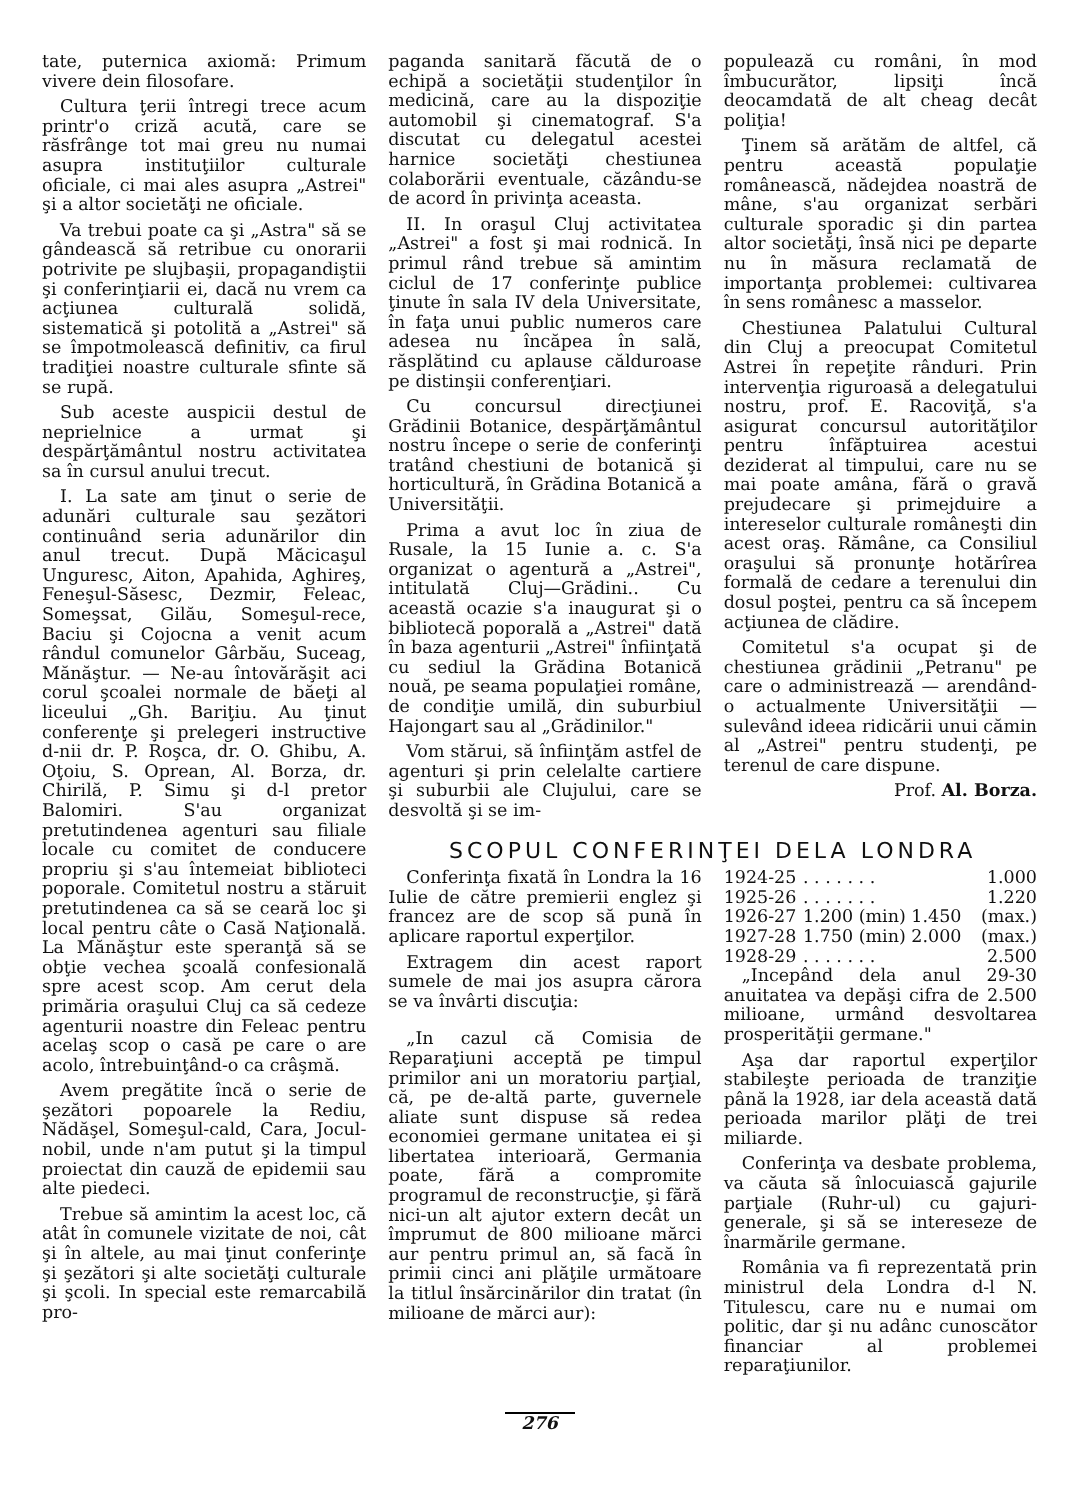tate, puternica axiomă: Primum vivere dein filosofare.
Cultura ţerii întregi trece acum printr'o criză acută, care se răsfrânge tot mai greu nu numai asupra instituţiilor culturale oficiale, ci mai ales asupra „Astrei" şi a altor societăţi ne oficiale.
Va trebui poate ca şi „Astra" să se gândească să retribue cu onorarii potrivite pe slujbaşii, propagandiştii şi conferinţiarii ei, dacă nu vrem ca acţiunea culturală solidă, sistematică şi potolită a „Astrei" să se împotmolească definitiv, ca firul tradiţiei noastre culturale sfinte să se rupă.
Sub aceste auspicii destul de neprielnice a urmat şi despărţământul nostru activitatea sa în cursul anului trecut.
I. La sate am ţinut o serie de adunări culturale sau şezători continuând seria adunărilor din anul trecut. După Măcicaşul Unguresc, Aiton, Apahida, Aghireş, Feneşul-Săsesc, Dezmir, Feleac, Someşsat, Gilău, Someşul-rece, Baciu şi Cojocna a venit acum rândul comunelor Gârbău, Suceag, Mănăştur. — Ne-au întovărăşit aci corul şcoalei normale de băeţi al liceului „Gh. Bariţiu. Au ţinut conferenţe şi prelegeri instructive d-nii dr. P. Roşca, dr. O. Ghibu, A. Oţoiu, S. Oprean, Al. Borza, dr. Chirilă, P. Simu şi d-l pretor Balomiri. S'au organizat pretutindenea agenturi sau filiale locale cu comitet de conducere propriu şi s'au întemeiat biblioteci poporale. Comitetul nostru a stăruit pretutindenea ca să se ceară loc şi local pentru câte o Casă Naţională. La Mănăştur este speranţă să se obţie vechea şcoală confesională spre acest scop. Am cerut dela primăria oraşului Cluj ca să cedeze agenturii noastre din Feleac pentru acelaş scop o casă pe care o are acolo, întrebuinţând-o ca crâşmă.
Avem pregătite încă o serie de şezători popoarele la Rediu, Nădăşel, Someşul-cald, Cara, Jocul-nobil, unde n'am putut şi la timpul proiectat din cauză de epidemii sau alte piedeci.
Trebue să amintim la acest loc, că atât în comunele vizitate de noi, cât şi în altele, au mai ţinut conferinţe şi şezători şi alte societăţi culturale şi şcoli. In special este remarcabilă pro-
paganda sanitară făcută de o echipă a societăţii studenţilor în medicină, care au la dispoziţie automobil şi cinematograf. S'a discutat cu delegatul acestei harnice societăţi chestiunea colaborării eventuale, căzându-se de acord în privinţa aceasta.
II. In oraşul Cluj activitatea „Astrei" a fost şi mai rodnică. In primul rând trebue să amintim ciclul de 17 conferinţe publice ţinute în sala IV dela Universitate, în faţa unui public numeros care adesea nu încăpea în sală, răsplătind cu aplause călduroase pe distinşii conferenţiari.
Cu concursul direcţiunei Grădinii Botanice, despărţământul nostru începe o serie de conferinţi tratând chestiuni de botanică şi horticultură, în Grădina Botanică a Universităţii.
Prima a avut loc în ziua de Rusale, la 15 Iunie a. c. S'a organizat o agentură a „Astrei", intitulată Cluj—Grădini.. Cu această ocazie s'a inaugurat şi o bibliotecă poporală a „Astrei" dată în baza agenturii „Astrei" înfiinţată cu sediul la Grădina Botanică nouă, pe seama populaţiei române, de condiţie umilă, din suburbiul Hajongart sau al „Grădinilor."
Vom stărui, să înfiinţăm astfel de agenturi şi prin celelalte cartiere şi suburbii ale Clujului, care se desvoltă şi se im-
populează cu români, în mod îmbucurător, lipsiţi încă deocamdată de alt cheag decât poliţia!
Ţinem să arătăm de altfel, că pentru această populaţie românească, nădejdea noastră de mâne, s'au organizat serbări culturale sporadic şi din partea altor societăţi, însă nici pe departe nu în măsura reclamată de importanţa problemei: cultivarea în sens românesc a masselor.
Chestiunea Palatului Cultural din Cluj a preocupat Comitetul Astrei în repeţite rânduri. Prin intervenţia riguroasă a delegatului nostru, prof. E. Racoviţă, s'a asigurat concursul autorităţilor pentru înfăptuirea acestui deziderat al timpului, care nu se mai poate amâna, fără o gravă prejudecare şi primejduire a intereselor culturale româneşti din acest oraş. Rămâne, ca Consiliul oraşului să pronunţe hotărîrea formală de cedare a terenului din dosul poştei, pentru ca să începem acţiunea de clădire.
Comitetul s'a ocupat şi de chestiunea grădinii „Petranu" pe care o administrează — arendând-o actualmente Universităţii — sulevând ideea ridicării unui cămin al „Astrei" pentru studenţi, pe terenul de care dispune.
Prof. Al. Borza.
SCOPUL CONFERINŢEI DELA LONDRA
Conferinţa fixată în Londra la 16 Iulie de către premierii englez şi francez are de scop să pună în aplicare raportul experţilor.
Extragem din acest raport sumele de mai jos asupra cărora se va învârti discuţia:
„In cazul că Comisia de Reparaţiuni acceptă pe timpul primilor ani un moratoriu parţial, că, pe de-altă parte, guvernele aliate sunt dispuse să redea economiei germane unitatea ei şi libertatea interioară, Germania poate, fără a compromite programul de reconstrucţie, şi fără nici-un alt ajutor extern decât un împrumut de 800 milioane mărci aur pentru primul an, să facă în primii cinci ani plăţile următoare la titlul însărcinărilor din tratat (în milioane de mărci aur):
| 1924-25 | . . . . . . . | 1.000 |
| 1925-26 | . . . . . . . | 1.220 |
| 1926-27 | 1.200 (min) 1.450 | (max.) |
| 1927-28 | 1.750 (min) 2.000 | (max.) |
| 1928-29 | . . . . . . . | 2.500 |
„Incepând dela anul 29-30 anuitatea va depăşi cifra de 2.500 milioane, urmând desvoltarea prosperităţii germane."
Aşa dar raportul experţilor stabileşte perioada de tranziţie până la 1928, iar dela această dată perioada marilor plăţi de trei miliarde.
Conferinţa va desbate problema, va căuta să înlocuiască gajurile parţiale (Ruhr-ul) cu gajuri-generale, şi să se intereseze de înarmările germane.
România va fi reprezentată prin ministrul dela Londra d-l N. Titulescu, care nu e numai om politic, dar şi nu adânc cunoscător financiar al problemei reparaţiunilor.
276